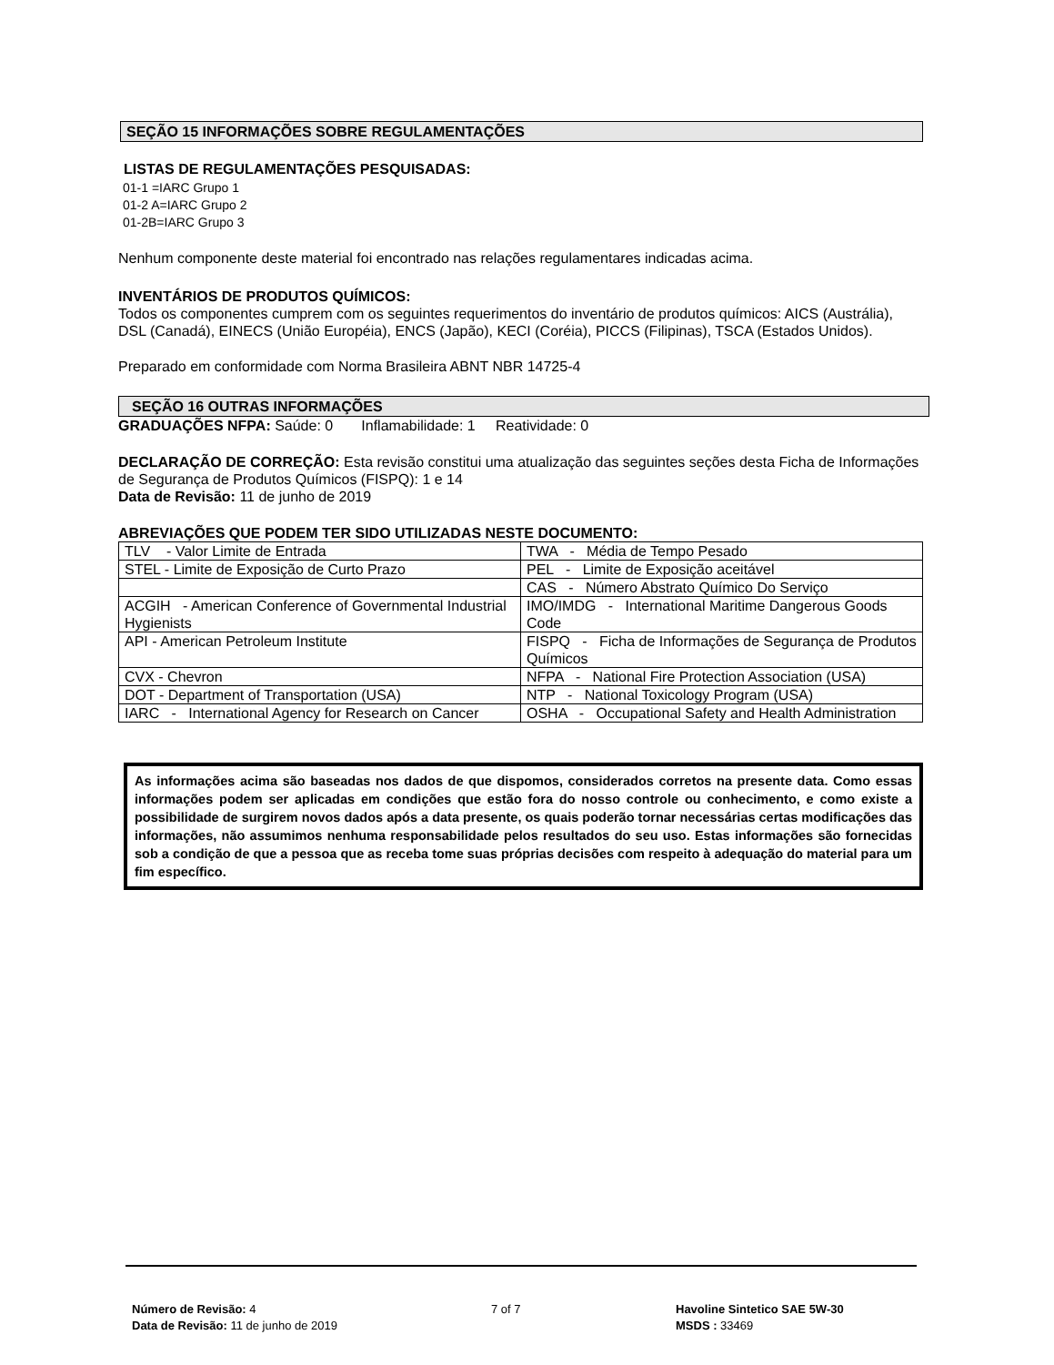SEÇÃO 15 INFORMAÇÕES SOBRE REGULAMENTAÇÕES
LISTAS DE REGULAMENTAÇÕES PESQUISADAS:
01-1 =IARC Grupo 1
01-2 A=IARC Grupo 2
01-2B=IARC Grupo 3
Nenhum componente deste material foi encontrado nas relações regulamentares indicadas acima.
INVENTÁRIOS DE PRODUTOS QUÍMICOS:
Todos os componentes cumprem com os seguintes requerimentos do inventário de produtos químicos: AICS (Austrália), DSL (Canadá), EINECS (União Européia), ENCS (Japão), KECI (Coréia), PICCS (Filipinas), TSCA (Estados Unidos).
Preparado em conformidade com Norma Brasileira ABNT NBR 14725-4
SEÇÃO 16 OUTRAS INFORMAÇÕES
GRADUAÇÕES NFPA: Saúde: 0 Inflamabilidade: 1 Reatividade: 0
DECLARAÇÃO DE CORREÇÃO: Esta revisão constitui uma atualização das seguintes seções desta Ficha de Informações de Segurança de Produtos Químicos (FISPQ): 1 e 14
Data de Revisão: 11 de junho de 2019
ABREVIAÇÕES QUE PODEM TER SIDO UTILIZADAS NESTE DOCUMENTO:
| TLV - Valor Limite de Entrada | TWA - Média de Tempo Pesado |
| STEL - Limite de Exposição de Curto Prazo | PEL - Limite de Exposição aceitável |
| | CAS - Número Abstrato Químico Do Serviço |
| ACGIH - American Conference of Governmental Industrial Hygienists | IMO/IMDG - International Maritime Dangerous Goods Code |
| API - American Petroleum Institute | FISPQ - Ficha de Informações de Segurança de Produtos Químicos |
| CVX - Chevron | NFPA - National Fire Protection Association (USA) |
| DOT - Department of Transportation (USA) | NTP - National Toxicology Program (USA) |
| IARC - International Agency for Research on Cancer | OSHA - Occupational Safety and Health Administration |
As informações acima são baseadas nos dados de que dispomos, considerados corretos na presente data. Como essas informações podem ser aplicadas em condições que estão fora do nosso controle ou conhecimento, e como existe a possibilidade de surgirem novos dados após a data presente, os quais poderão tornar necessárias certas modificações das informações, não assumimos nenhuma responsabilidade pelos resultados do seu uso. Estas informações são fornecidas sob a condição de que a pessoa que as receba tome suas próprias decisões com respeito à adequação do material para um fim específico.
Número de Revisão: 4
Data de Revisão: 11 de junho de 2019
7 of 7
Havoline Sintetico SAE 5W-30
MSDS : 33469